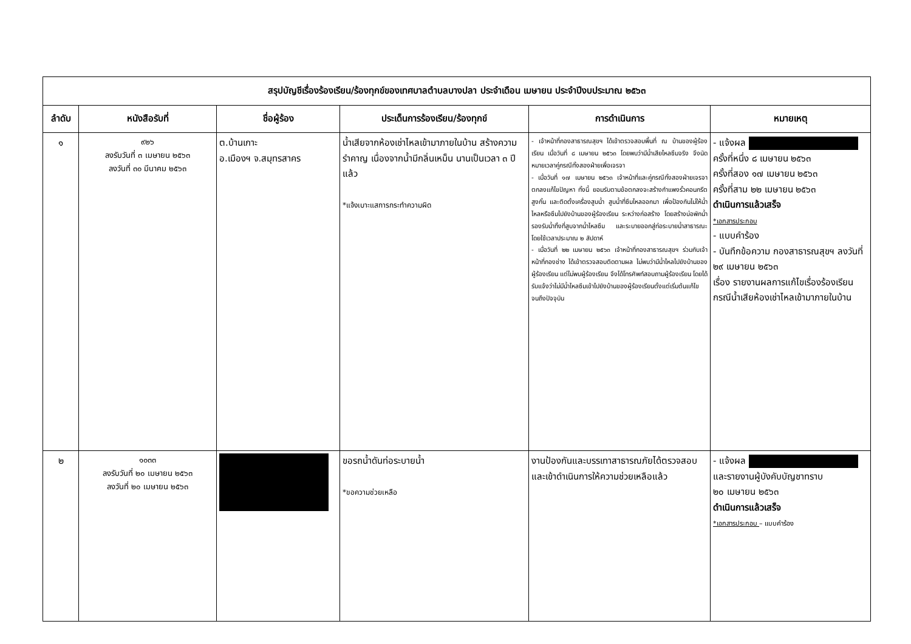| สรุปบัญชีเรื่องร้องเรียน/ร้องทุกข์ของเทศบาลตำบลบางปลา ประจำเดือน เมษายน ประจำปีงบประมาณ ๒๕๖๓ | | | | | |
| --- | --- | --- | --- | --- | --- |
| ลำดับ | หนังสือรับที่ | ชื่อผู้ร้อง | ประเด็นการร้องเรียน/ร้องทุกข์ | การดำเนินการ | หมายเหตุ |
| ๑ | ๙๒๖ ลงรับวันที่ ๓ เมษายน ๒๕๖๓ ลงวันที่ ๓๐ มีนาคม ๒๕๖๓ | ต.บ้านเกาะ อ.เมืองฯ จ.สมุทรสาคร | น้ำเสียจากห้องเช่าไหลเข้ามาภายในบ้าน สร้างความรำคาญ เนื่องจากน้ำมีกลิ่นเหม็น นานเป็นเวลา ๓ ปีแล้ว *แจ้งเบาะแสการกระทำความผิด | - เจ้าหน้าที่กองสาธารณสุขฯ ได้เข้าตรวจสอบพื้นที่ ณ บ้านของผู้ร้องเรียน เมื่อวันที่ ๘ เมษายน ๒๕๖๓ โดยพบว่ามีน้ำเสียไหลซึมจริง จึงนัดหมายเวลาคู่กรณีทั้งสองฝ่ายเพื่อเจรจา - เมื่อวันที่ ๑๗ เมษายน ๒๕๖๓ เจ้าหน้าที่และคู่กรณีทั้งสองฝ่ายเจรจาตกลงแก้ไขปัญหา ทั้งนี้ ยอมรับตามข้อตกลงจะสร้างกำแพงรั้วคอนกรีตสูงกั้น และติดตั้งเครื่องสูบน้ำ สูบน้ำที่ซึมไหลออกมา เพื่อป้องกันไม่ให้น้ำไหลหรือซึมไปยังบ้านของผู้ร้องเรียน ระหว่างก่อสร้าง โดยสร้างบ่อพักน้ำรองรับน้ำทิ้งที่สูบจากน้ำไหลซึม และระบายออกสู่ท่อระบายน้ำสาธารณะ โดยใช้เวลาประมาณ ๒ สัปดาห์ - เมื่อวันที่ ๒๒ เมษายน ๒๕๖๓ เจ้าหน้าที่กองสาธารณสุขฯ ร่วมกับเจ้าหน้าที่กองช่าง ได้เข้าตรวจสอบติดตามผล ไม่พบว่ามีน้ำไหลไปยังบ้านของผู้ร้องเรียน แต่ไม่พบผู้ร้องเรียน จึงได้โทรศัพท์สอบถามผู้ร้องเรียน โดยได้รับแจ้งว่าไม่มีน้ำไหลซึมเข้าไปยังบ้านของผู้ร้องเรียนตั้งแต่เริ่มต้นแก้ไขจนถึงปัจจุบัน | - แจ้งผล ครั้งที่หนึ่ง ๘ เมษายน ๒๕๖๓ ครั้งที่สอง ๑๗ เมษายน ๒๕๖๓ ครั้งที่สาม ๒๒ เมษายน ๒๕๖๓ ดำเนินการแล้วเสร็จ *เอกสารประกอบ - แบบคำร้อง - บันทึกข้อความ กองสาธารณสุขฯ ลงวันที่ ๒๙ เมษายน ๒๕๖๓ เรื่อง รายงานผลการแก้ไขเรื่องร้องเรียน กรณีน้ำเสียห้องเช่าไหลเข้ามาภายในบ้าน |
| ๒ | ๑๐๓๓ ลงรับวันที่ ๒๐ เมษายน ๒๕๖๓ ลงวันที่ ๒๐ เมษายน ๒๕๖๓ | | ขอรถน้ำดันท่อระบายน้ำ *ขอความช่วยเหลือ | งานป้องกันและบรรเทาสาธารณภัยได้ตรวจสอบและเข้าดำเนินการให้ความช่วยเหลือแล้ว | - แจ้งผล และรายงานผู้บังคับบัญชาทราบ ๒๐ เมษายน ๒๕๖๓ ดำเนินการแล้วเสร็จ *เอกสารประกอบ – แบบคำร้อง |